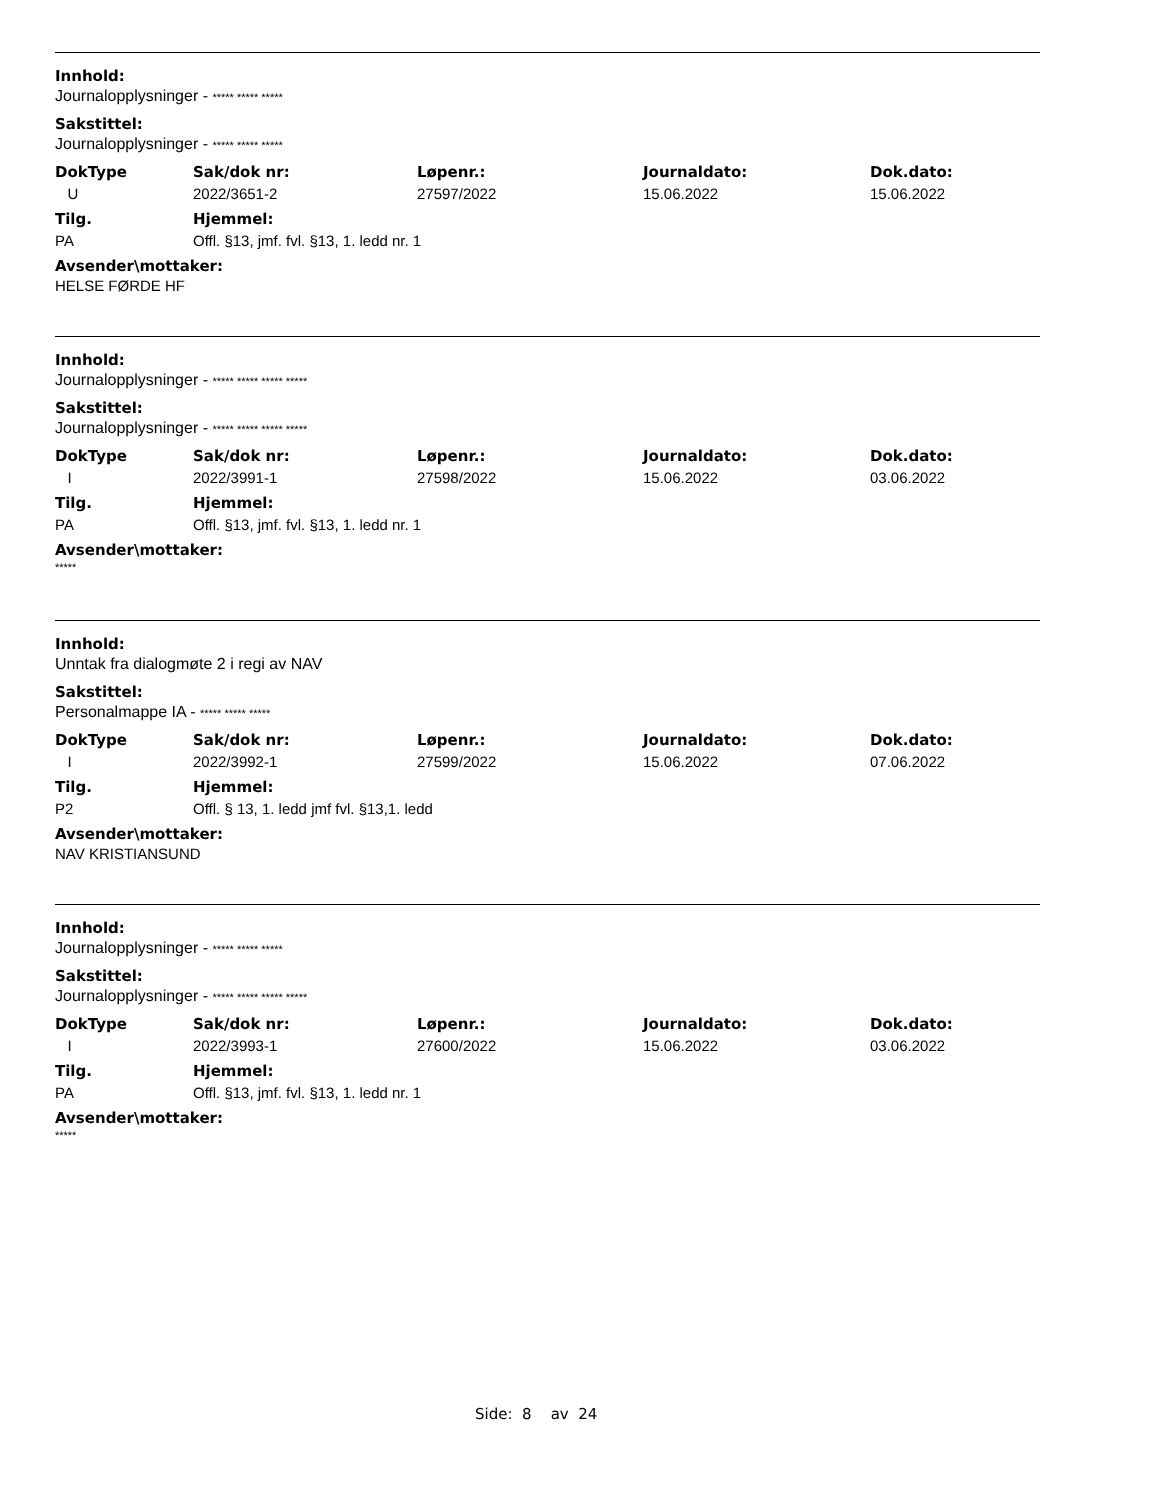Innhold:
Journalopplysninger - ***** ***** *****
Sakstittel:
Journalopplysninger - ***** ***** *****
| DokType | Sak/dok nr: | Løpenr.: | Journaldato: | Dok.dato: |
| --- | --- | --- | --- | --- |
| U | 2022/3651-2 | 27597/2022 | 15.06.2022 | 15.06.2022 |
| Tilg. | Hjemmel: |
| --- | --- |
| PA | Offl. §13, jmf. fvl. §13, 1. ledd nr. 1 |
Avsender\mottaker:
HELSE FØRDE HF
Innhold:
Journalopplysninger - ***** ***** ***** *****
Sakstittel:
Journalopplysninger - ***** ***** ***** *****
| DokType | Sak/dok nr: | Løpenr.: | Journaldato: | Dok.dato: |
| --- | --- | --- | --- | --- |
| I | 2022/3991-1 | 27598/2022 | 15.06.2022 | 03.06.2022 |
| Tilg. | Hjemmel: |
| --- | --- |
| PA | Offl. §13, jmf. fvl. §13, 1. ledd nr. 1 |
Avsender\mottaker:
*****
Innhold:
Unntak fra dialogmøte 2 i regi av NAV
Sakstittel:
Personalmappe IA - ***** ***** *****
| DokType | Sak/dok nr: | Løpenr.: | Journaldato: | Dok.dato: |
| --- | --- | --- | --- | --- |
| I | 2022/3992-1 | 27599/2022 | 15.06.2022 | 07.06.2022 |
| Tilg. | Hjemmel: |
| --- | --- |
| P2 | Offl. § 13, 1. ledd jmf fvl. §13,1. ledd |
Avsender\mottaker:
NAV KRISTIANSUND
Innhold:
Journalopplysninger - ***** ***** *****
Sakstittel:
Journalopplysninger - ***** ***** ***** *****
| DokType | Sak/dok nr: | Løpenr.: | Journaldato: | Dok.dato: |
| --- | --- | --- | --- | --- |
| I | 2022/3993-1 | 27600/2022 | 15.06.2022 | 03.06.2022 |
| Tilg. | Hjemmel: |
| --- | --- |
| PA | Offl. §13, jmf. fvl. §13, 1. ledd nr. 1 |
Avsender\mottaker:
*****
Side: 8 av 24